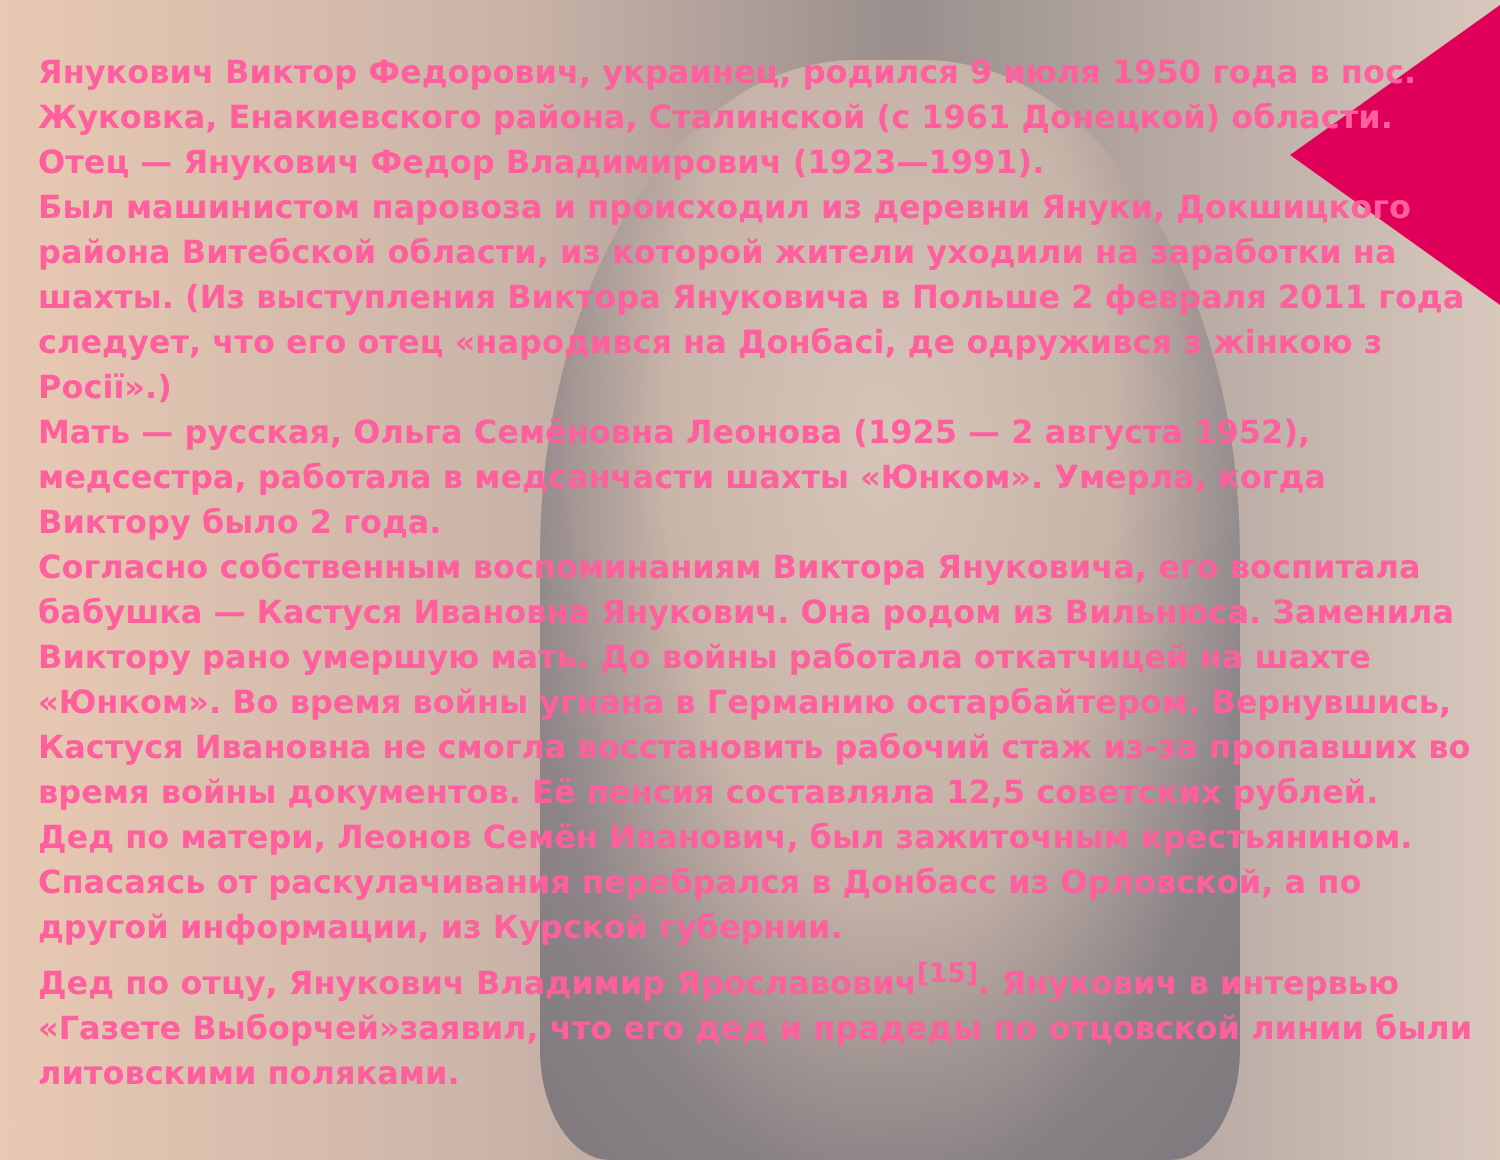Янукович Виктор Федорович, украинец, родился 9 июля 1950 года в пос. Жуковка, Енакиевского района, Сталинской (с 1961 Донецкой) области.
Отец — Янукович Федор Владимирович (1923—1991).
Был машинистом паровоза и происходил из деревни Януки, Докшицкого района Витебской области, из которой жители уходили на заработки на шахты. (Из выступления Виктора Януковича в Польше 2 февраля 2011 года следует, что его отец «народився на Донбасі, де одружився з жінкою з Росії».)
Мать — русская, Ольга Семёновна Леонова (1925 — 2 августа 1952), медсестра, работала в медсанчасти шахты «Юнком». Умерла, когда Виктору было 2 года.
Согласно собственным воспоминаниям Виктора Януковича, его воспитала бабушка — Кастуся Ивановна Янукович. Она родом из Вильнюса. Заменила Виктору рано умершую мать. До войны работала откатчицей на шахте «Юнком». Во время войны угнана в Германию остарбайтером. Вернувшись, Кастуся Ивановна не смогла восстановить рабочий стаж из-за пропавших во время войны документов. Её пенсия составляла 12,5 советских рублей.
Дед по матери, Леонов Семён Иванович, был зажиточным крестьянином. Спасаясь от раскулачивания перебрался в Донбасс из Орловской, а по другой информации, из Курской губернии.
Дед по отцу, Янукович Владимир Ярославович<sup>[15]</sup>. Янукович в интервью «Газете Выборчей»заявил, что его дед и прадеды по отцовской линии были литовскими поляками.